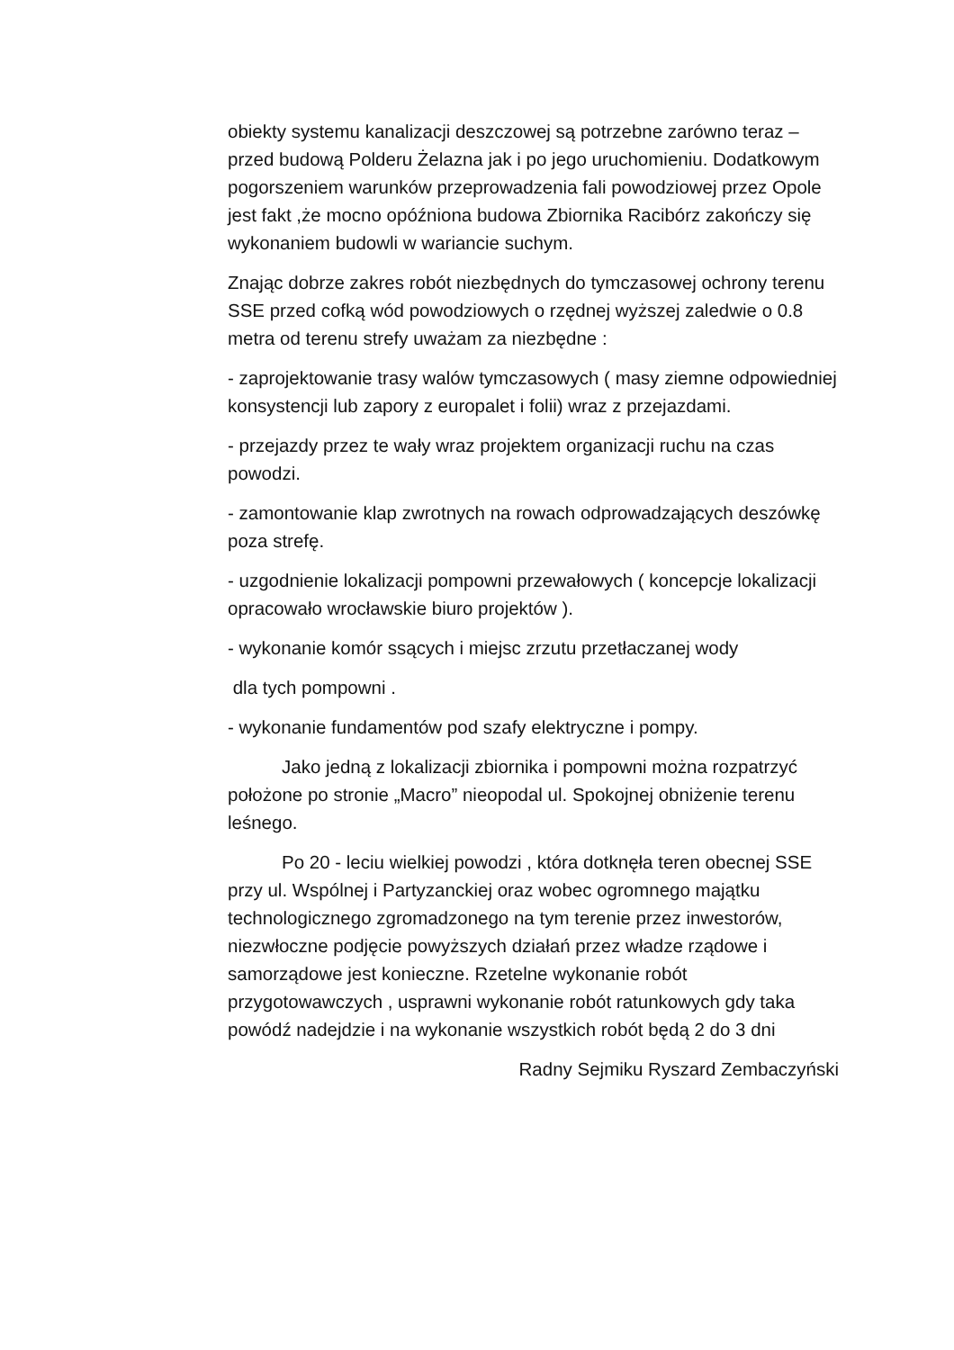obiekty systemu kanalizacji deszczowej są potrzebne zarówno teraz – przed budową Polderu Żelazna jak i po jego uruchomieniu. Dodatkowym pogorszeniem warunków przeprowadzenia fali powodziowej przez Opole jest fakt ,że mocno opóźniona budowa Zbiornika Racibórz zakończy się wykonaniem budowli w wariancie suchym.
Znając dobrze zakres robót niezbędnych do tymczasowej ochrony terenu SSE przed cofką wód powodziowych o rzędnej wyższej zaledwie o 0.8 metra od terenu strefy uważam za niezbędne :
- zaprojektowanie trasy walów tymczasowych ( masy ziemne odpowiedniej konsystencji lub zapory z europalet i folii) wraz z przejazdami.
- przejazdy przez te wały wraz projektem organizacji ruchu na czas powodzi.
- zamontowanie klap zwrotnych na rowach odprowadzających deszówkę poza strefę.
- uzgodnienie lokalizacji pompowni przewałowych ( koncepcje lokalizacji opracowało wrocławskie biuro projektów ).
- wykonanie komór ssących i miejsc zrzutu przetłaczanej wody
dla tych pompowni .
- wykonanie fundamentów pod szafy elektryczne i pompy.
Jako jedną z lokalizacji zbiornika i pompowni można rozpatrzyć położone po stronie „Macro” nieopodal ul. Spokojnej obniżenie terenu leśnego.
Po 20 - leciu wielkiej powodzi , która dotknęła teren obecnej SSE przy ul. Wspólnej i Partyzanckiej oraz wobec ogromnego majątku technologicznego zgromadzonego na tym terenie przez inwestorów, niezwłoczne podjęcie powyższych działań przez władze rządowe i samorządowe jest konieczne. Rzetelne wykonanie robót przygotowawczych , usprawni wykonanie robót ratunkowych gdy taka powódź nadejdzie i na wykonanie wszystkich robót będą 2 do 3 dni
Radny Sejmiku Ryszard Zembaczyński